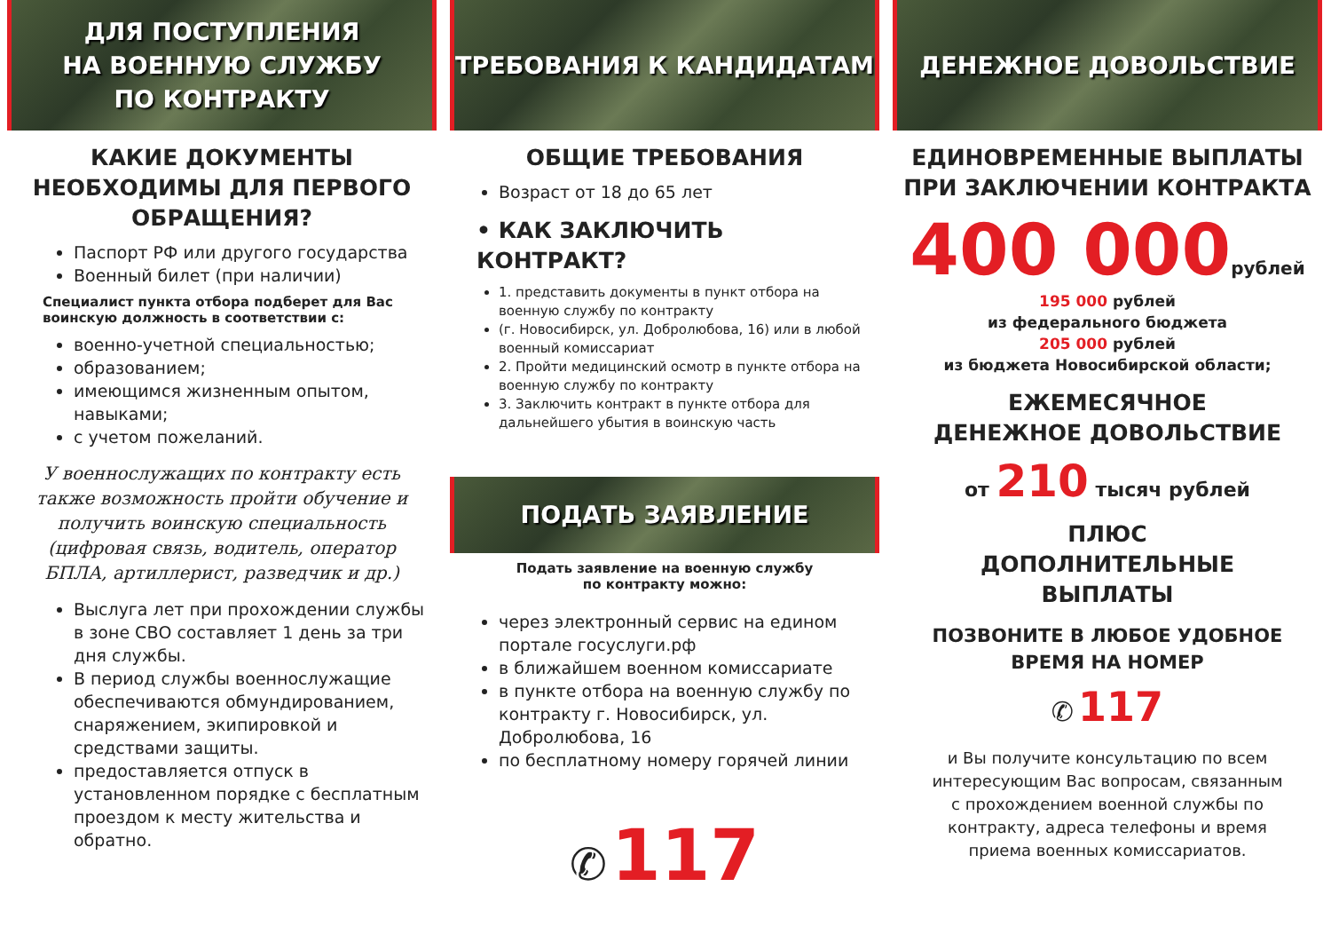ДЛЯ ПОСТУПЛЕНИЯ
НА ВОЕННУЮ СЛУЖБУ
ПО КОНТРАКТУ
КАКИЕ ДОКУМЕНТЫ НЕОБХОДИМЫ ДЛЯ ПЕРВОГО ОБРАЩЕНИЯ?
Паспорт РФ или другого государства
Военный билет (при наличии)
Специалист пункта отбора подберет для Вас воинскую должность в соответствии с:
военно-учетной специальностью;
образованием;
имеющимся жизненным опытом, навыками;
с учетом пожеланий.
У военнослужащих по контракту есть также возможность пройти обучение и получить воинскую специальность (цифровая связь, водитель, оператор БПЛА, артиллерист, разведчик и др.)
Выслуга лет при прохождении службы в зоне СВО составляет 1 день за три дня службы.
В период службы военнослужащие обеспечиваются обмундированием, снаряжением, экипировкой и средствами защиты.
предоставляется отпуск в установленном порядке с бесплатным проездом к месту жительства и обратно.
ТРЕБОВАНИЯ К КАНДИДАТАМ
ОБЩИЕ ТРЕБОВАНИЯ
Возраст от 18 до 65 лет
• КАК ЗАКЛЮЧИТЬ КОНТРАКТ?
1. представить документы в пункт отбора на военную службу по контракту
(г. Новосибирск, ул. Добролюбова, 16) или в любой военный комиссариат
2. Пройти медицинский осмотр в пункте отбора на военную службу по контракту
3. Заключить контракт в пункте отбора для дальнейшего убытия в воинскую часть
ПОДАТЬ ЗАЯВЛЕНИЕ
Подать заявление на военную службу
по контракту можно:
через электронный сервис на едином портале госуслуги.рф
в ближайшем военном комиссариате
в пункте отбора на военную службу по контракту г. Новосибирск, ул. Добролюбова, 16
по бесплатному номеру горячей линии
✆ 117
ДЕНЕЖНОЕ ДОВОЛЬСТВИЕ
ЕДИНОВРЕМЕННЫЕ ВЫПЛАТЫ ПРИ ЗАКЛЮЧЕНИИ КОНТРАКТА
400 000 рублей
195 000 рублей
из федерального бюджета
205 000 рублей
из бюджета Новосибирской области;
ЕЖЕМЕСЯЧНОЕ
ДЕНЕЖНОЕ ДОВОЛЬСТВИЕ
от 210 тысяч рублей
ПЛЮС
ДОПОЛНИТЕЛЬНЫЕ
ВЫПЛАТЫ
ПОЗВОНИТЕ В ЛЮБОЕ УДОБНОЕ
ВРЕМЯ НА НОМЕР
✆ 117
и Вы получите консультацию по всем интересующим Вас вопросам, связанным с прохождением военной службы по контракту, адреса телефоны и время приема военных комиссариатов.